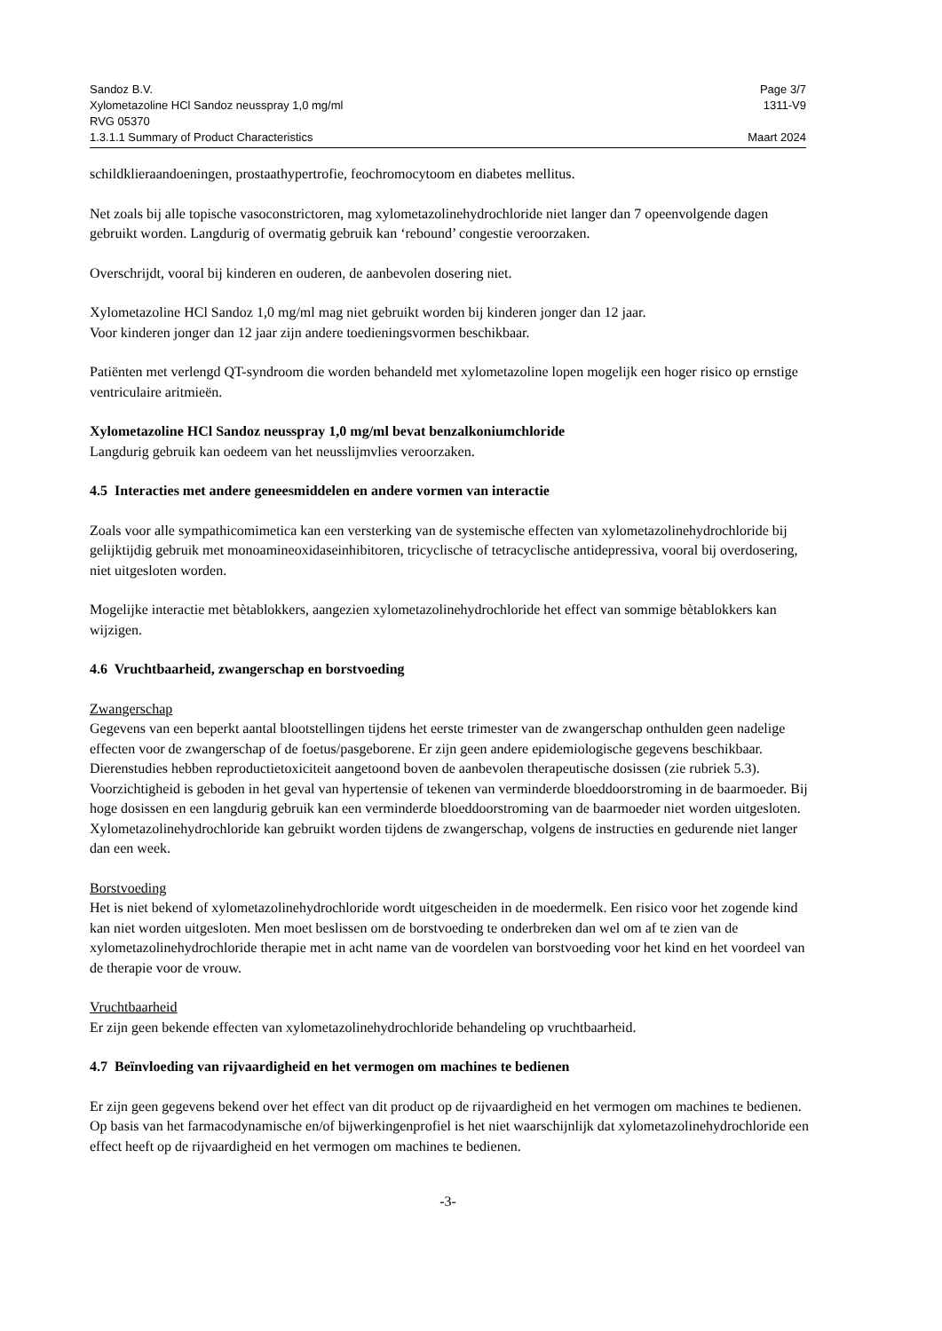Sandoz B.V. Page 3/7
Xylometazoline HCl Sandoz neusspray 1,0 mg/ml 1311-V9
RVG 05370
1.3.1.1 Summary of Product Characteristics Maart 2024
schildklieraandoeningen, prostaathypertrofie, feochromocytoom en diabetes mellitus.
Net zoals bij alle topische vasoconstrictoren, mag xylometazolinehydrochloride niet langer dan 7 opeenvolgende dagen gebruikt worden. Langdurig of overmatig gebruik kan ‘rebound’ congestie veroorzaken.
Overschrijdt, vooral bij kinderen en ouderen, de aanbevolen dosering niet.
Xylometazoline HCl Sandoz 1,0 mg/ml mag niet gebruikt worden bij kinderen jonger dan 12 jaar.
Voor kinderen jonger dan 12 jaar zijn andere toedieningsvormen beschikbaar.
Patiënten met verlengd QT-syndroom die worden behandeld met xylometazoline lopen mogelijk een hoger risico op ernstige ventriculaire aritmieën.
Xylometazoline HCl Sandoz neusspray 1,0 mg/ml bevat benzalkoniumchloride
Langdurig gebruik kan oedeem van het neusslijmvlies veroorzaken.
4.5 Interacties met andere geneesmiddelen en andere vormen van interactie
Zoals voor alle sympathicomimetica kan een versterking van de systemische effecten van xylometazolinehydrochloride bij gelijktijdig gebruik met monoamineoxidaseinhibitoren, tricyclische of tetracyclische antidepressiva, vooral bij overdosering, niet uitgesloten worden.
Mogelijke interactie met bètablokkers, aangezien xylometazolinehydrochloride het effect van sommige bètablokkers kan wijzigen.
4.6 Vruchtbaarheid, zwangerschap en borstvoeding
Zwangerschap
Gegevens van een beperkt aantal blootstellingen tijdens het eerste trimester van de zwangerschap onthulden geen nadelige effecten voor de zwangerschap of de foetus/pasgeborene. Er zijn geen andere epidemiologische gegevens beschikbaar. Dierenstudies hebben reproductietoxiciteit aangetoond boven de aanbevolen therapeutische dosissen (zie rubriek 5.3). Voorzichtigheid is geboden in het geval van hypertensie of tekenen van verminderde bloeddoorstroming in de baarmoeder. Bij hoge dosissen en een langdurig gebruik kan een verminderde bloeddoorstroming van de baarmoeder niet worden uitgesloten. Xylometazolinehydrochloride kan gebruikt worden tijdens de zwangerschap, volgens de instructies en gedurende niet langer dan een week.
Borstvoeding
Het is niet bekend of xylometazolinehydrochloride wordt uitgescheiden in de moedermelk. Een risico voor het zogende kind kan niet worden uitgesloten. Men moet beslissen om de borstvoeding te onderbreken dan wel om af te zien van de xylometazolinehydrochloride therapie met in acht name van de voordelen van borstvoeding voor het kind en het voordeel van de therapie voor de vrouw.
Vruchtbaarheid
Er zijn geen bekende effecten van xylometazolinehydrochloride behandeling op vruchtbaarheid.
4.7 Beïnvloeding van rijvaardigheid en het vermogen om machines te bedienen
Er zijn geen gegevens bekend over het effect van dit product op de rijvaardigheid en het vermogen om machines te bedienen. Op basis van het farmacodynamische en/of bijwerkingenprofiel is het niet waarschijnlijk dat xylometazolinehydrochloride een effect heeft op de rijvaardigheid en het vermogen om machines te bedienen.
-3-